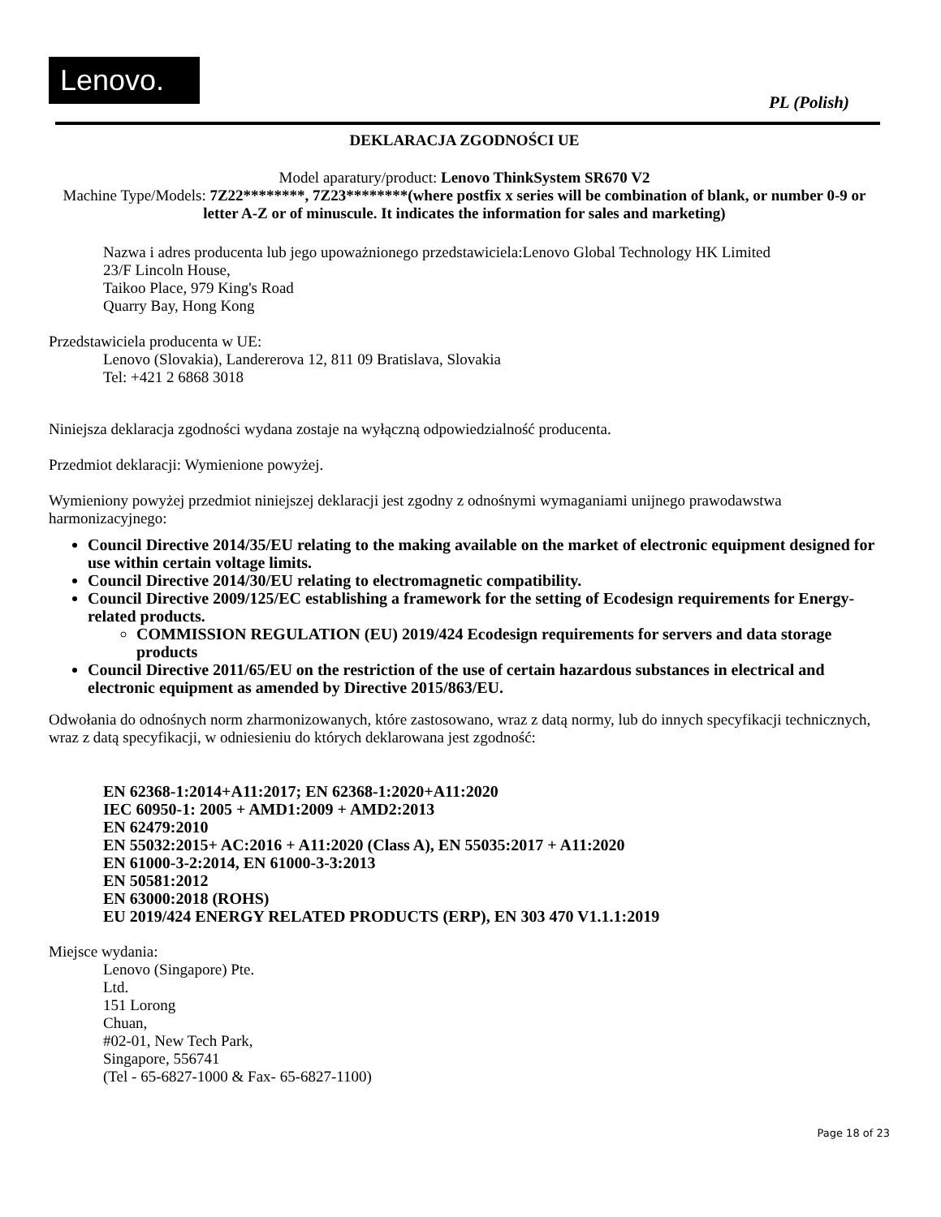Lenovo. PL (Polish)
DEKLARACJA ZGODNOŚCI UE
Model aparatury/product: Lenovo ThinkSystem SR670 V2
Machine Type/Models: 7Z22********, 7Z23********(where postfix x series will be combination of blank, or number 0-9 or letter A-Z or of minuscule. It indicates the information for sales and marketing)
Nazwa i adres producenta lub jego upoważnionego przedstawiciela:Lenovo Global Technology HK Limited
23/F Lincoln House,
Taikoo Place, 979 King's Road
Quarry Bay, Hong Kong
Przedstawiciela producenta w UE:
Lenovo (Slovakia), Landererova 12, 811 09 Bratislava, Slovakia
Tel: +421 2 6868 3018
Niniejsza deklaracja zgodności wydana zostaje na wyłączną odpowiedzialność producenta.
Przedmiot deklaracji: Wymienione powyżej.
Wymieniony powyżej przedmiot niniejszej deklaracji jest zgodny z odnośnymi wymaganiami unijnego prawodawstwa harmonizacyjnego:
Council Directive 2014/35/EU relating to the making available on the market of electronic equipment designed for use within certain voltage limits.
Council Directive 2014/30/EU relating to electromagnetic compatibility.
Council Directive 2009/125/EC establishing a framework for the setting of Ecodesign requirements for Energy-related products.
COMMISSION REGULATION (EU) 2019/424 Ecodesign requirements for servers and data storage products
Council Directive 2011/65/EU on the restriction of the use of certain hazardous substances in electrical and electronic equipment as amended by Directive 2015/863/EU.
Odwołania do odnośnych norm zharmonizowanych, które zastosowano, wraz z datą normy, lub do innych specyfikacji technicznych, wraz z datą specyfikacji, w odniesieniu do których deklarowana jest zgodność:
EN 62368-1:2014+A11:2017; EN 62368-1:2020+A11:2020
IEC 60950-1: 2005 + AMD1:2009 + AMD2:2013
EN 62479:2010
EN 55032:2015+ AC:2016 + A11:2020 (Class A), EN 55035:2017 + A11:2020
EN 61000-3-2:2014, EN 61000-3-3:2013
EN 50581:2012
EN 63000:2018 (ROHS)
EU 2019/424 ENERGY RELATED PRODUCTS (ERP), EN 303 470 V1.1.1:2019
Miejsce wydania:
Lenovo (Singapore) Pte.
Ltd.
151 Lorong
Chuan,
#02-01, New Tech Park,
Singapore, 556741
(Tel - 65-6827-1000 & Fax- 65-6827-1100)
Page 18 of 23